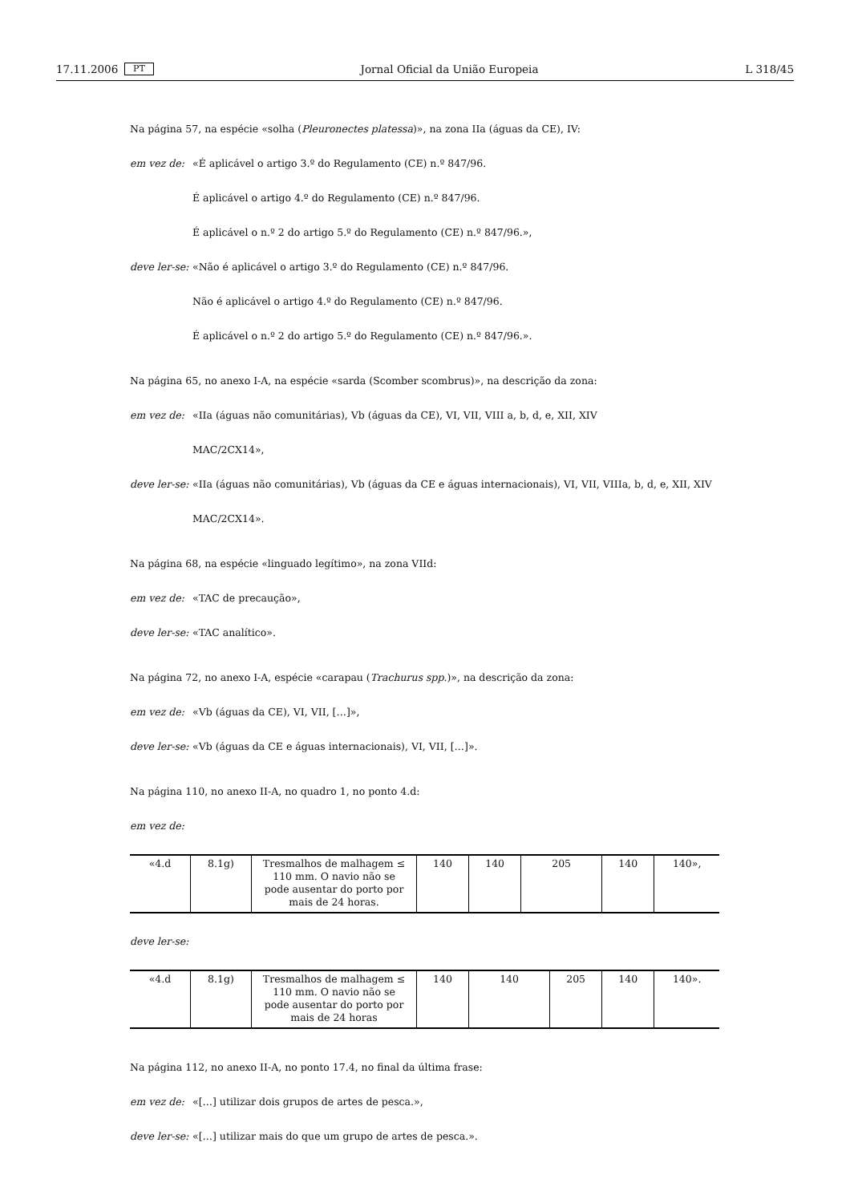17.11.2006 PT Jornal Oficial da União Europeia L 318/45
Na página 57, na espécie «solha (Pleuronectes platessa)», na zona IIa (águas da CE), IV:
em vez de: «É aplicável o artigo 3.º do Regulamento (CE) n.º 847/96.
É aplicável o artigo 4.º do Regulamento (CE) n.º 847/96.
É aplicável o n.º 2 do artigo 5.º do Regulamento (CE) n.º 847/96.»,
deve ler-se: «Não é aplicável o artigo 3.º do Regulamento (CE) n.º 847/96.
Não é aplicável o artigo 4.º do Regulamento (CE) n.º 847/96.
É aplicável o n.º 2 do artigo 5.º do Regulamento (CE) n.º 847/96.».
Na página 65, no anexo I-A, na espécie «sarda (Scomber scombrus)», na descrição da zona:
em vez de: «IIa (águas não comunitárias), Vb (águas da CE), VI, VII, VIII a, b, d, e, XII, XIV
MAC/2CX14»,
deve ler-se: «IIa (águas não comunitárias), Vb (águas da CE e águas internacionais), VI, VII, VIIIa, b, d, e, XII, XIV
MAC/2CX14».
Na página 68, na espécie «linguado legítimo», na zona VIId:
em vez de: «TAC de precaução»,
deve ler-se: «TAC analítico».
Na página 72, no anexo I-A, espécie «carapau (Trachurus spp.)», na descrição da zona:
em vez de: «Vb (águas da CE), VI, VII, […]»,
deve ler-se: «Vb (águas da CE e águas internacionais), VI, VII, […]».
Na página 110, no anexo II-A, no quadro 1, no ponto 4.d:
em vez de:
| «4.d | 8.1g) | Tresmalhos de malhagem ≤ 110 mm. O navio não se pode ausentar do porto por mais de 24 horas. | 140 | 140 | 205 | 140 | 140», |
deve ler-se:
| «4.d | 8.1g) | Tresmalhos de malhagem ≤ 110 mm. O navio não se pode ausentar do porto por mais de 24 horas | 140 | 140 | 205 | 140 | 140». |
Na página 112, no anexo II-A, no ponto 17.4, no final da última frase:
em vez de: «[…] utilizar dois grupos de artes de pesca.»,
deve ler-se: «[…] utilizar mais do que um grupo de artes de pesca.».